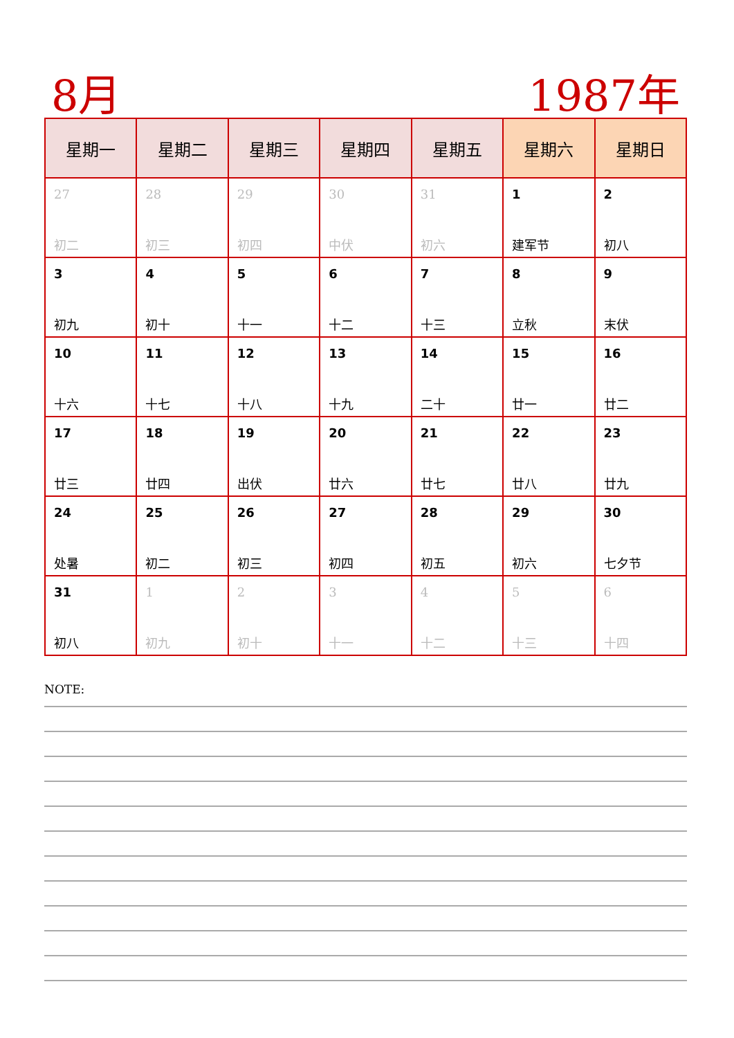8月 1987年
| 星期一 | 星期二 | 星期三 | 星期四 | 星期五 | 星期六 | 星期日 |
| --- | --- | --- | --- | --- | --- | --- |
| 27 初二 | 28 初三 | 29 初四 | 30 中伏 | 31 初六 | 1 建军节 | 2 初八 |
| 3 初九 | 4 初十 | 5 十一 | 6 十二 | 7 十三 | 8 立秋 | 9 末伏 |
| 10 十六 | 11 十七 | 12 十八 | 13 十九 | 14 二十 | 15 廿一 | 16 廿二 |
| 17 廿三 | 18 廿四 | 19 出伏 | 20 廿六 | 21 廿七 | 22 廿八 | 23 廿九 |
| 24 处暑 | 25 初二 | 26 初三 | 27 初四 | 28 初五 | 29 初六 | 30 七夕节 |
| 31 初八 | 1 初九 | 2 初十 | 3 十一 | 4 十二 | 5 十三 | 6 十四 |
NOTE: